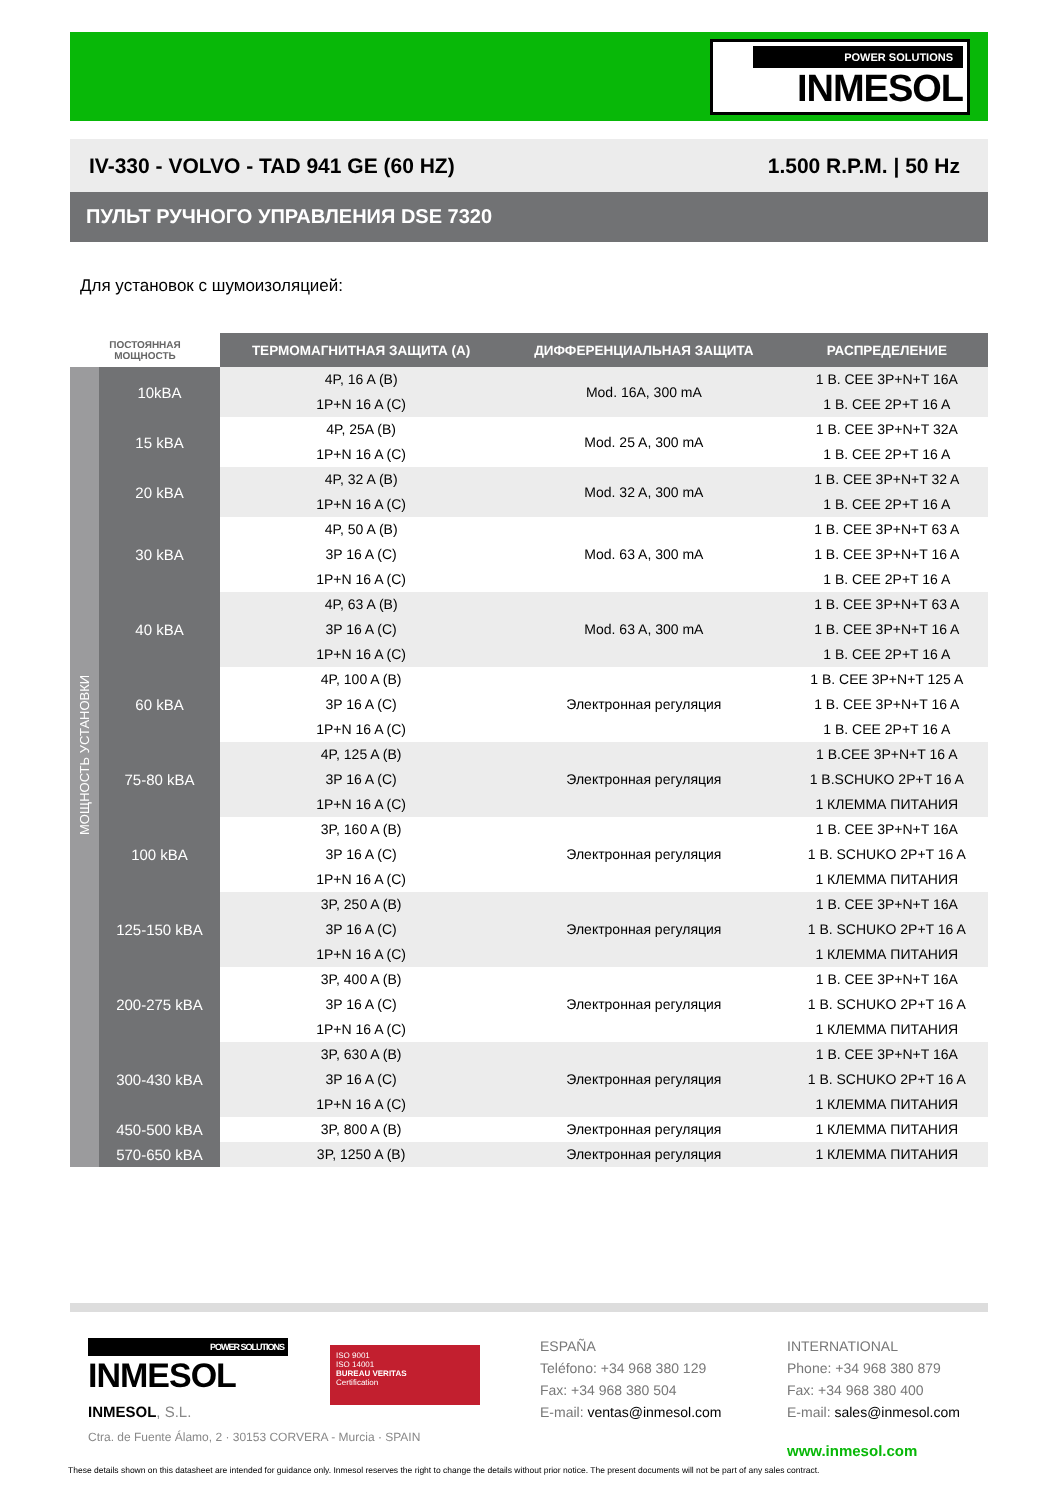POWER SOLUTIONS
INMESOL
IV-330 - VOLVO - TAD 941 GE (60 HZ) 1.500 R.P.M. | 50 Hz
ПУЛЬТ РУЧНОГО УПРАВЛЕНИЯ DSE 7320
Для установок с шумоизоляцией:
| ПОСТОЯННАЯ МОЩНОСТЬ | | ТЕРМОМАГНИТНАЯ ЗАЩИТА (А) | ДИФФЕРЕНЦИАЛЬНАЯ ЗАЩИТА | РАСПРЕДЕЛЕНИЕ |
| --- | --- | --- | --- | --- |
| МОЩНОСТЬ УСТАНОВКИ | 10kBA | 4P, 16 A (B) 1P+N 16 A (C) | Mod. 16A, 300 mA | 1 B. CEE 3P+N+T 16A 1 B. CEE 2P+T 16 A |
| | 15 kBA | 4P, 25A (B) 1P+N 16 A (C) | Mod. 25 A, 300 mA | 1 B. CEE 3P+N+T 32A 1 B. CEE 2P+T 16 A |
| | 20 kBA | 4P, 32 A (B) 1P+N 16 A (C) | Mod. 32 A, 300 mA | 1 B. CEE 3P+N+T 32 A 1 B. CEE 2P+T 16 A |
| | 30 kBA | 4P, 50 A (B) 3P 16 A (C) 1P+N 16 A (C) | Mod. 63 A, 300 mA | 1 B. CEE 3P+N+T 63 A 1 B. CEE 3P+N+T 16 A 1 B. CEE 2P+T 16 A |
| | 40 kBA | 4P, 63 A (B) 3P 16 A (C) 1P+N 16 A (C) | Mod. 63 A, 300 mA | 1 B. CEE 3P+N+T 63 A 1 B. CEE 3P+N+T 16 A 1 B. CEE 2P+T 16 A |
| | 60 kBA | 4P, 100 A (B) 3P 16 A (C) 1P+N 16 A (C) | Электронная регуляция | 1 B. CEE 3P+N+T 125 A 1 B. CEE 3P+N+T 16 A 1 B. CEE 2P+T 16 A |
| | 75-80 kBA | 4P, 125 A (B) 3P 16 A (C) 1P+N 16 A (C) | Электронная регуляция | 1 B.CEE 3P+N+T 16 A 1 B.SCHUKO 2P+T 16 A 1 КЛЕММА ПИТАНИЯ |
| | 100 kBA | 3P, 160 A (B) 3P 16 A (C) 1P+N 16 A (C) | Электронная регуляция | 1 B. CEE 3P+N+T 16A 1 B. SCHUKO 2P+T 16 A 1 КЛЕММА ПИТАНИЯ |
| | 125-150 kBA | 3P, 250 A (B) 3P 16 A (C) 1P+N 16 A (C) | Электронная регуляция | 1 B. CEE 3P+N+T 16A 1 B. SCHUKO 2P+T 16 A 1 КЛЕММА ПИТАНИЯ |
| | 200-275 kBA | 3P, 400 A (B) 3P 16 A (C) 1P+N 16 A (C) | Электронная регуляция | 1 B. CEE 3P+N+T 16A 1 B. SCHUKO 2P+T 16 A 1 КЛЕММА ПИТАНИЯ |
| | 300-430 kBA | 3P, 630 A (B) 3P 16 A (C) 1P+N 16 A (C) | Электронная регуляция | 1 B. CEE 3P+N+T 16A 1 B. SCHUKO 2P+T 16 A 1 КЛЕММА ПИТАНИЯ |
| | 450-500 kBA | 3P, 800 A (B) | Электронная регуляция | 1 КЛЕММА ПИТАНИЯ |
| | 570-650 kBA | 3P, 1250 A (B) | Электронная регуляция | 1 КЛЕММА ПИТАНИЯ |
POWER SOLUTIONS
INMESOL
INMESOL, S.L.
Ctra. de Fuente Álamo, 2 · 30153 CORVERA - Murcia · SPAIN
ISO 9001
ISO 14001
BUREAU VERITAS
Certification
ESPAÑA
Teléfono: +34 968 380 129
Fax: +34 968 380 504
E-mail: ventas@inmesol.com
INTERNATIONAL
Phone: +34 968 380 879
Fax: +34 968 380 400
E-mail: sales@inmesol.com
www.inmesol.com
These details shown on this datasheet are intended for guidance only. Inmesol reserves the right to change the details without prior notice. The present documents will not be part of any sales contract.